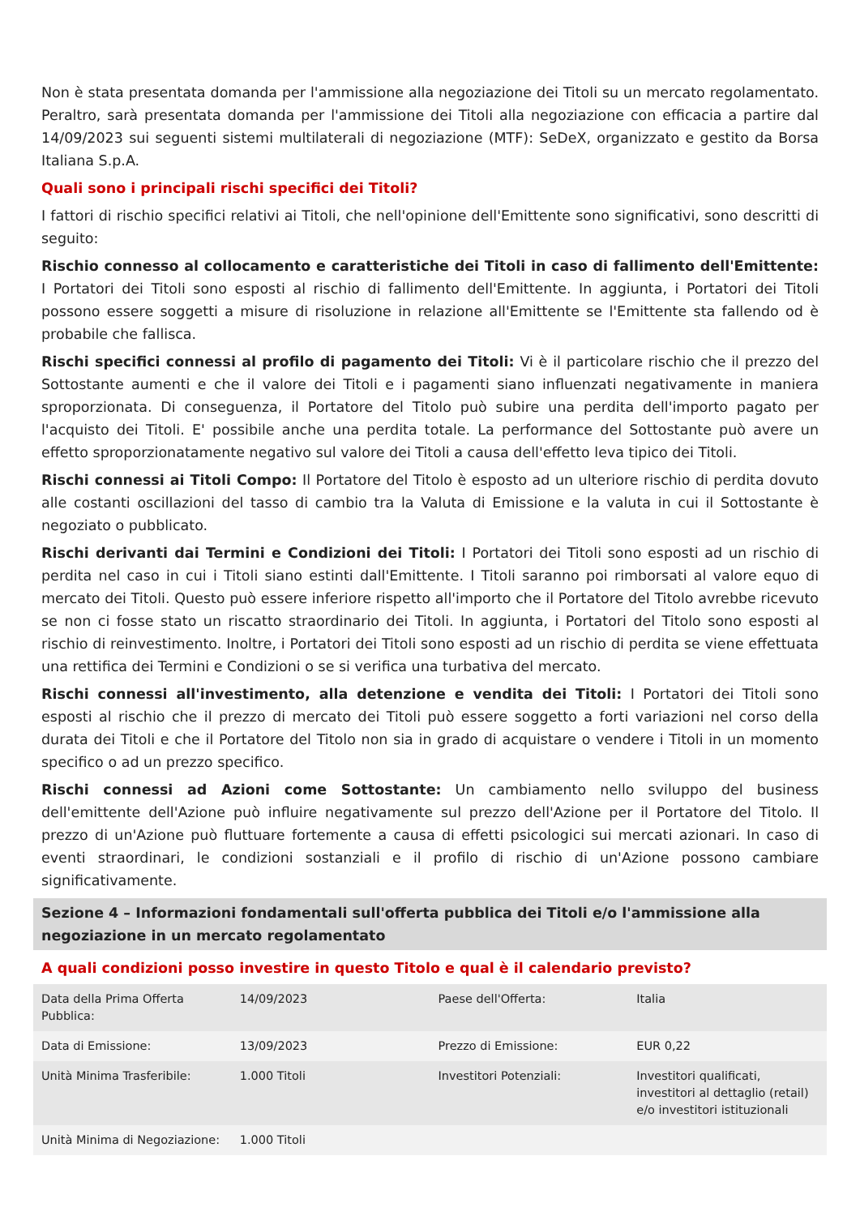Non è stata presentata domanda per l'ammissione alla negoziazione dei Titoli su un mercato regolamentato. Peraltro, sarà presentata domanda per l'ammissione dei Titoli alla negoziazione con efficacia a partire dal 14/09/2023 sui seguenti sistemi multilaterali di negoziazione (MTF): SeDeX, organizzato e gestito da Borsa Italiana S.p.A.
Quali sono i principali rischi specifici dei Titoli?
I fattori di rischio specifici relativi ai Titoli, che nell'opinione dell'Emittente sono significativi, sono descritti di seguito:
Rischio connesso al collocamento e caratteristiche dei Titoli in caso di fallimento dell'Emittente: I Portatori dei Titoli sono esposti al rischio di fallimento dell'Emittente. In aggiunta, i Portatori dei Titoli possono essere soggetti a misure di risoluzione in relazione all'Emittente se l'Emittente sta fallendo od è probabile che fallisca.
Rischi specifici connessi al profilo di pagamento dei Titoli: Vi è il particolare rischio che il prezzo del Sottostante aumenti e che il valore dei Titoli e i pagamenti siano influenzati negativamente in maniera sproporzionata. Di conseguenza, il Portatore del Titolo può subire una perdita dell'importo pagato per l'acquisto dei Titoli. E' possibile anche una perdita totale. La performance del Sottostante può avere un effetto sproporzionatamente negativo sul valore dei Titoli a causa dell'effetto leva tipico dei Titoli.
Rischi connessi ai Titoli Compo: Il Portatore del Titolo è esposto ad un ulteriore rischio di perdita dovuto alle costanti oscillazioni del tasso di cambio tra la Valuta di Emissione e la valuta in cui il Sottostante è negoziato o pubblicato.
Rischi derivanti dai Termini e Condizioni dei Titoli: I Portatori dei Titoli sono esposti ad un rischio di perdita nel caso in cui i Titoli siano estinti dall'Emittente. I Titoli saranno poi rimborsati al valore equo di mercato dei Titoli. Questo può essere inferiore rispetto all'importo che il Portatore del Titolo avrebbe ricevuto se non ci fosse stato un riscatto straordinario dei Titoli. In aggiunta, i Portatori del Titolo sono esposti al rischio di reinvestimento. Inoltre, i Portatori dei Titoli sono esposti ad un rischio di perdita se viene effettuata una rettifica dei Termini e Condizioni o se si verifica una turbativa del mercato.
Rischi connessi all'investimento, alla detenzione e vendita dei Titoli: I Portatori dei Titoli sono esposti al rischio che il prezzo di mercato dei Titoli può essere soggetto a forti variazioni nel corso della durata dei Titoli e che il Portatore del Titolo non sia in grado di acquistare o vendere i Titoli in un momento specifico o ad un prezzo specifico.
Rischi connessi ad Azioni come Sottostante: Un cambiamento nello sviluppo del business dell'emittente dell'Azione può influire negativamente sul prezzo dell'Azione per il Portatore del Titolo. Il prezzo di un'Azione può fluttuare fortemente a causa di effetti psicologici sui mercati azionari. In caso di eventi straordinari, le condizioni sostanziali e il profilo di rischio di un'Azione possono cambiare significativamente.
Sezione 4 – Informazioni fondamentali sull'offerta pubblica dei Titoli e/o l'ammissione alla negoziazione in un mercato regolamentato
A quali condizioni posso investire in questo Titolo e qual è il calendario previsto?
| Data della Prima Offerta Pubblica: | 14/09/2023 | Paese dell'Offerta: | Italia |
| Data di Emissione: | 13/09/2023 | Prezzo di Emissione: | EUR 0,22 |
| Unità Minima Trasferibile: | 1.000 Titoli | Investitori Potenziali: | Investitori qualificati, investitori al dettaglio (retail) e/o investitori istituzionali |
| Unità Minima di Negoziazione: | 1.000 Titoli | | |